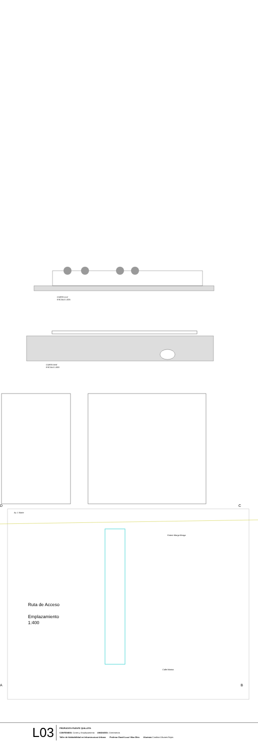CORTE A-A´
ESCALA 1:325
CORTE B-B´
ESCALA 1:300
D C
Av. 1 Norte
Estero Marga Marga
Ruta de Acceso
Emplazamiento
1:400
Calle Marina
A B
L03
PROPUESTA PUENTE QUILLOTA
CONTENIDO: Cortes y Emplazamiento UNIDADES: Centímetros
Taller de Habitabilidad en Infraestructura Urbana Profesor David Luza / Max Olea Alumnas Carolina Olivares Rojas